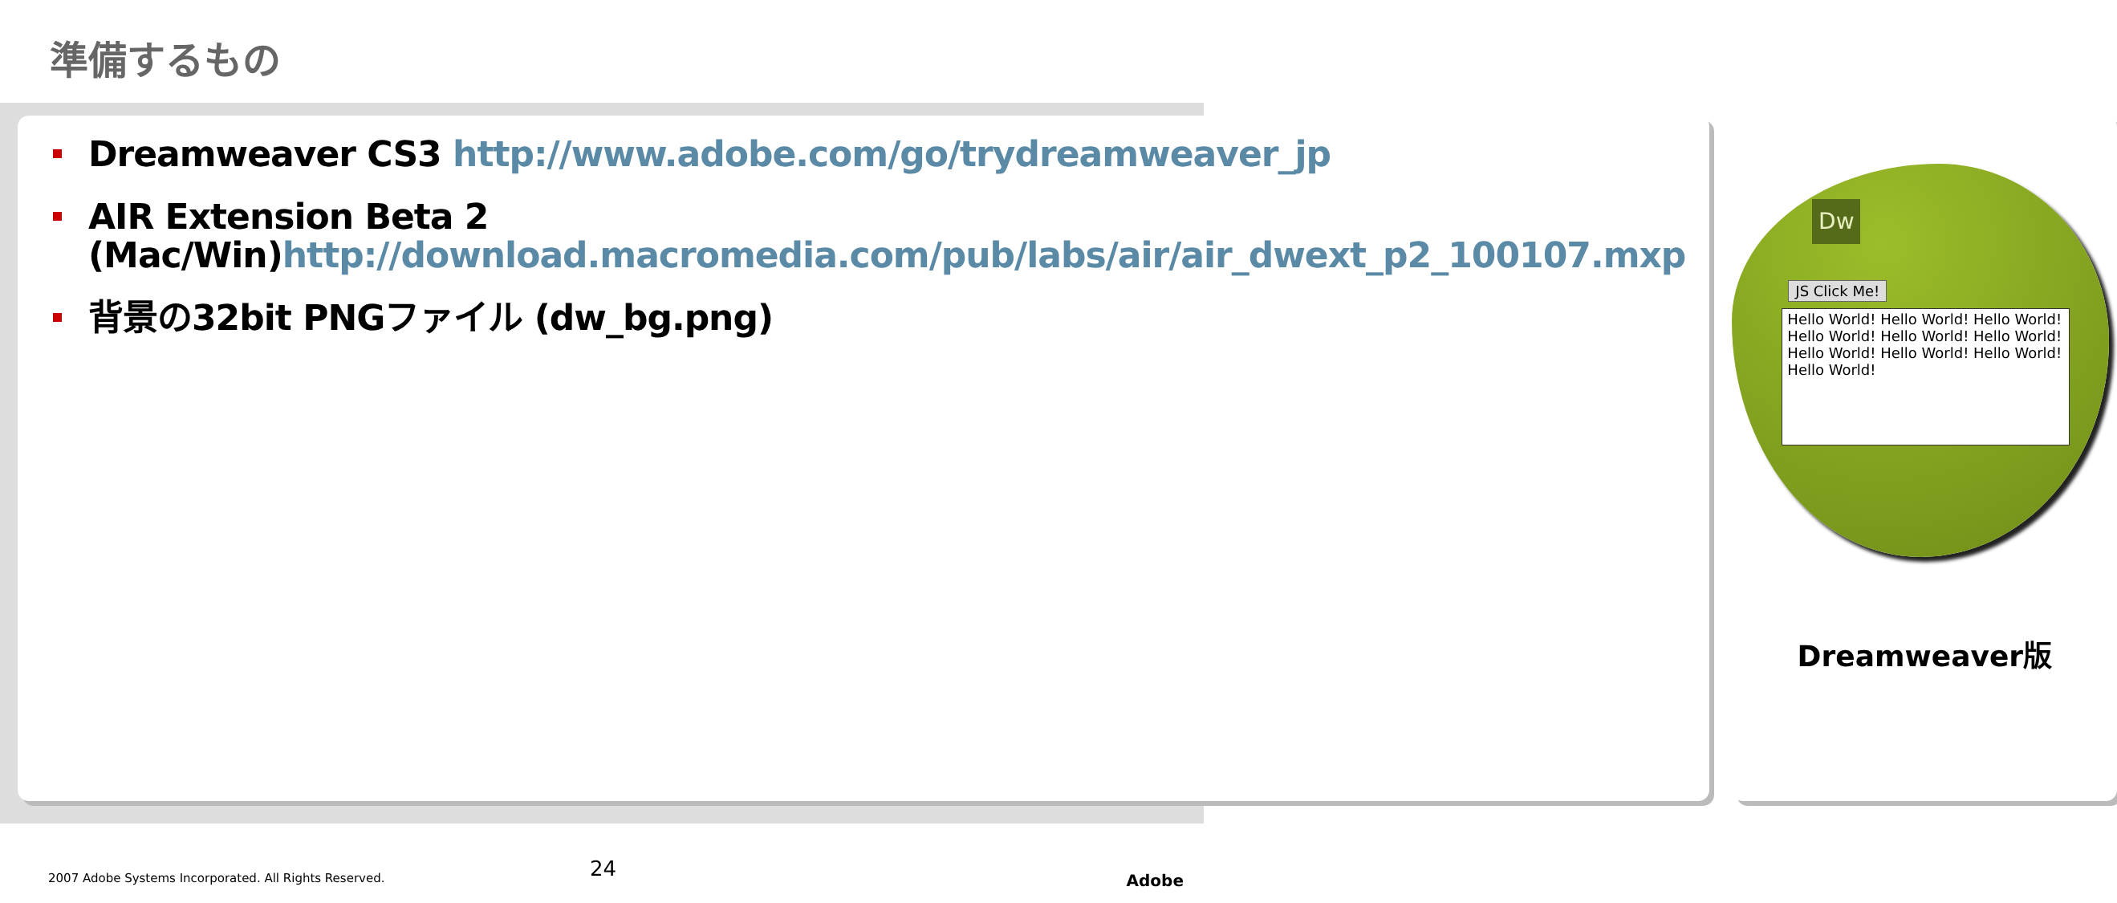準備するもの
Dreamweaver CS3 http://www.adobe.com/go/trydreamweaver_jp
AIR Extension Beta 2 (Mac/Win)http://download.macromedia.com/pub/labs/air/air_dwext_p2_100107.mxp
背景の32bit PNGファイル (dw_bg.png)
Dw
JS Click Me!
Hello World! Hello World! Hello World! Hello World! Hello World! Hello World! Hello World! Hello World! Hello World! Hello World!
Dreamweaver版
2007 Adobe Systems Incorporated. All Rights Reserved. 24 Adobe